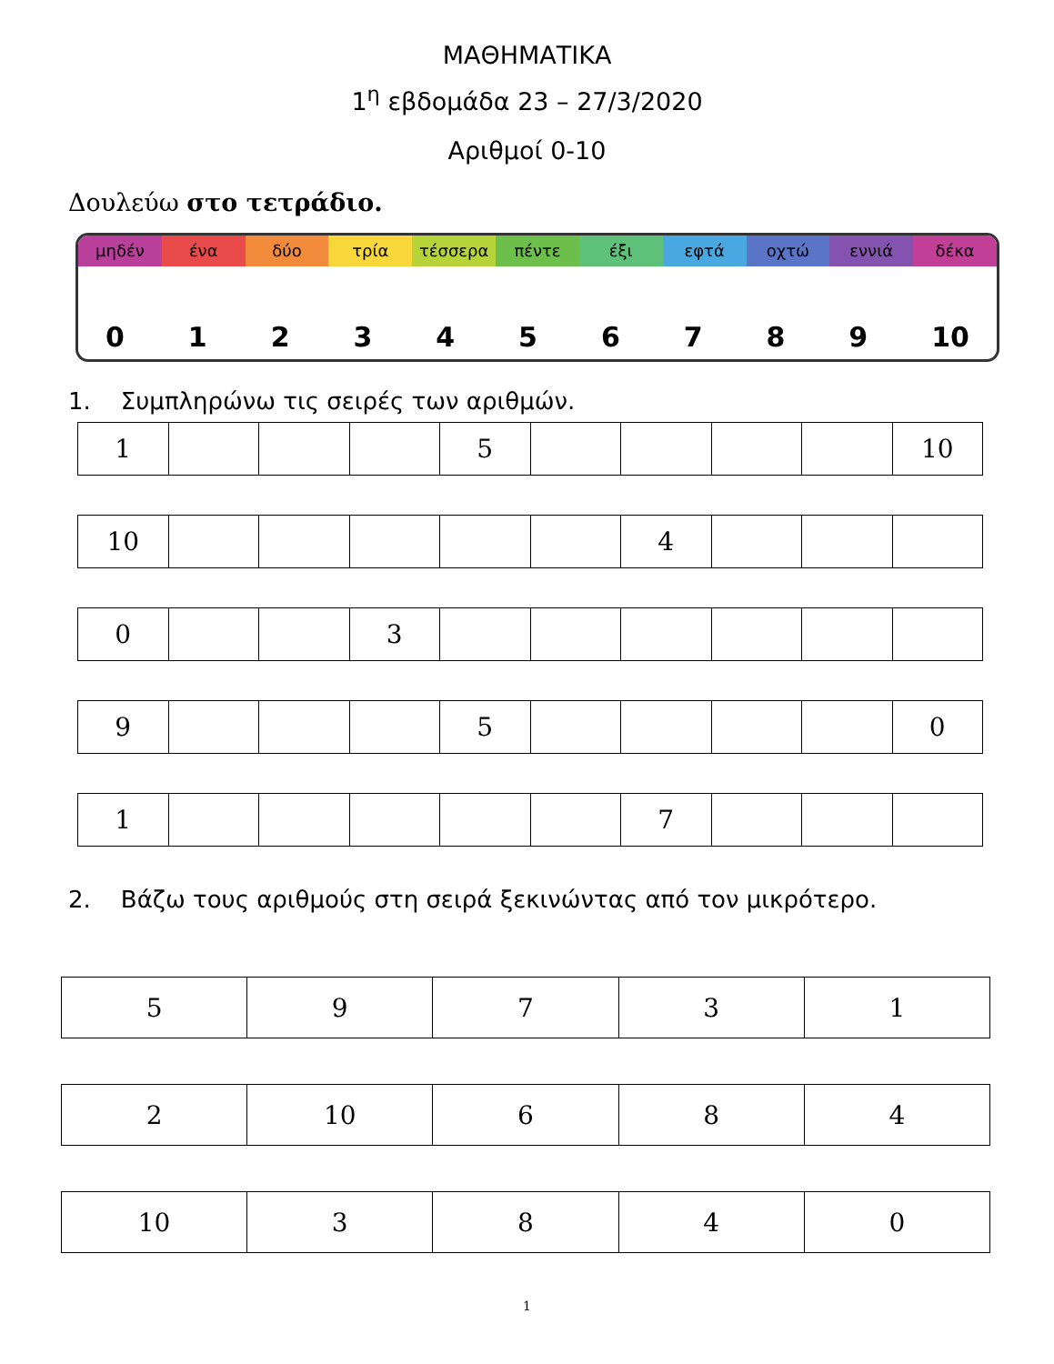ΜΑΘΗΜΑΤΙΚΑ
1<sup>η</sup> εβδομάδα 23 – 27/3/2020
Αριθμοί 0-10
Δουλεύω στο τετράδιο.
μηδέν ένα δύο τρία τέσσερα πέντε έξι εφτά οχτώ εννιά δέκα
0123456789 10
1. Συμπληρώνω τις σειρές των αριθμών.
| 1 | | | | 5 | | | | | 10 |
| 10 | | | | | | 4 | | | |
| 0 | | | 3 | | | | | | |
| 9 | | | | 5 | | | | | 0 |
| 1 | | | | | | 7 | | | |
2. Βάζω τους αριθμούς στη σειρά ξεκινώντας από τον μικρότερο.
| 5 | 9 | 7 | 3 | 1 |
| 2 | 10 | 6 | 8 | 4 |
| 10 | 3 | 8 | 4 | 0 |
1